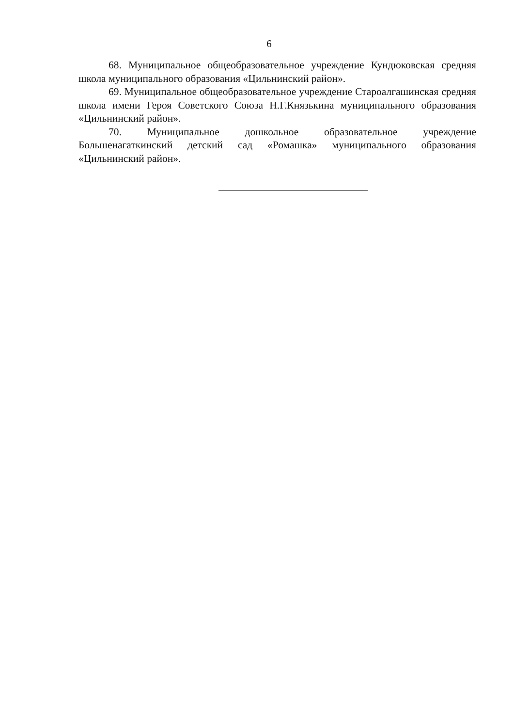6
68. Муниципальное общеобразовательное учреждение Кундюковская средняя школа муниципального образования «Цильнинский район».
69. Муниципальное общеобразовательное учреждение Староалгашинская средняя школа имени Героя Советского Союза Н.Г.Князькина муниципального образования «Цильнинский район».
70. Муниципальное дошкольное образовательное учреждение Большенагаткинский детский сад «Ромашка» муниципального образования «Цильнинский район».